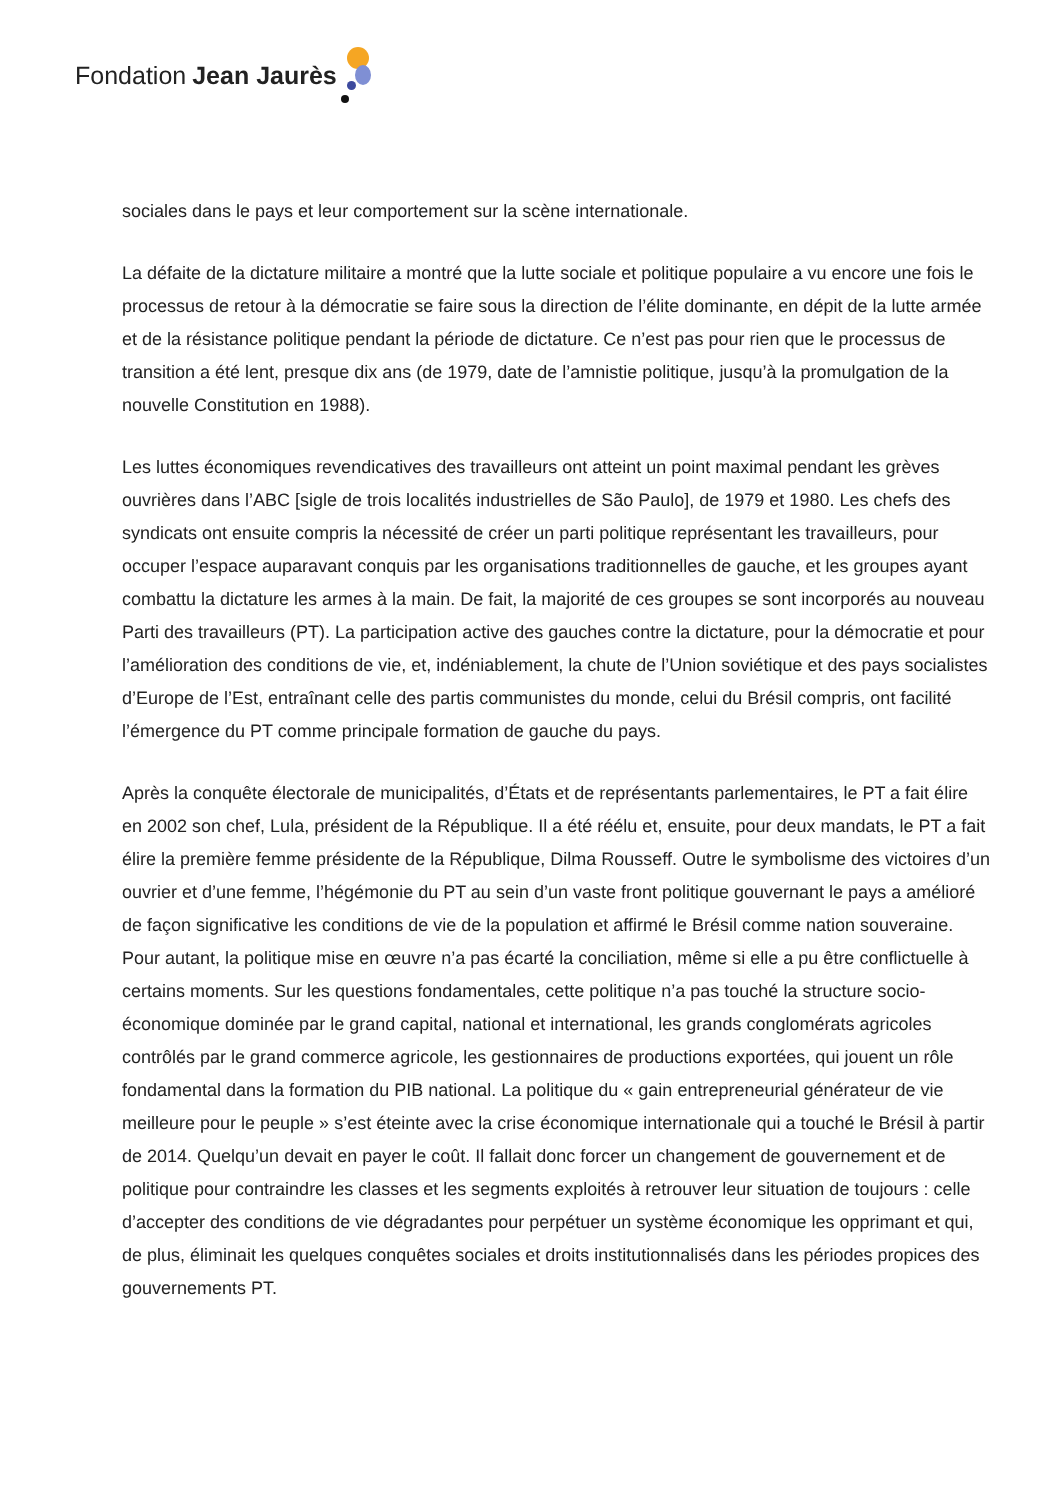Fondation Jean Jaurès
sociales dans le pays et leur comportement sur la scène internationale.
La défaite de la dictature militaire a montré que la lutte sociale et politique populaire a vu encore une fois le processus de retour à la démocratie se faire sous la direction de l’élite dominante, en dépit de la lutte armée et de la résistance politique pendant la période de dictature. Ce n’est pas pour rien que le processus de transition a été lent, presque dix ans (de 1979, date de l’amnistie politique, jusqu’à la promulgation de la nouvelle Constitution en 1988).
Les luttes économiques revendicatives des travailleurs ont atteint un point maximal pendant les grèves ouvrières dans l’ABC [sigle de trois localités industrielles de São Paulo], de 1979 et 1980. Les chefs des syndicats ont ensuite compris la nécessité de créer un parti politique représentant les travailleurs, pour occuper l’espace auparavant conquis par les organisations traditionnelles de gauche, et les groupes ayant combattu la dictature les armes à la main. De fait, la majorité de ces groupes se sont incorporés au nouveau Parti des travailleurs (PT). La participation active des gauches contre la dictature, pour la démocratie et pour l’amélioration des conditions de vie, et, indéniablement, la chute de l’Union soviétique et des pays socialistes d’Europe de l’Est, entraînant celle des partis communistes du monde, celui du Brésil compris, ont facilité l’émergence du PT comme principale formation de gauche du pays.
Après la conquête électorale de municipalités, d’États et de représentants parlementaires, le PT a fait élire en 2002 son chef, Lula, président de la République. Il a été réélu et, ensuite, pour deux mandats, le PT a fait élire la première femme présidente de la République, Dilma Rousseff. Outre le symbolisme des victoires d’un ouvrier et d’une femme, l’hégémonie du PT au sein d’un vaste front politique gouvernant le pays a amélioré de façon significative les conditions de vie de la population et affirmé le Brésil comme nation souveraine. Pour autant, la politique mise en œuvre n’a pas écarté la conciliation, même si elle a pu être conflictuelle à certains moments. Sur les questions fondamentales, cette politique n’a pas touché la structure socio-économique dominée par le grand capital, national et international, les grands conglomérats agricoles contrôlés par le grand commerce agricole, les gestionnaires de productions exportées, qui jouent un rôle fondamental dans la formation du PIB national. La politique du « gain entrepreneurial générateur de vie meilleure pour le peuple » s’est éteinte avec la crise économique internationale qui a touché le Brésil à partir de 2014. Quelqu’un devait en payer le coût. Il fallait donc forcer un changement de gouvernement et de politique pour contraindre les classes et les segments exploités à retrouver leur situation de toujours : celle d’accepter des conditions de vie dégradantes pour perpétuer un système économique les opprimant et qui, de plus, éliminait les quelques conquêtes sociales et droits institutionnalisés dans les périodes propices des gouvernements PT.